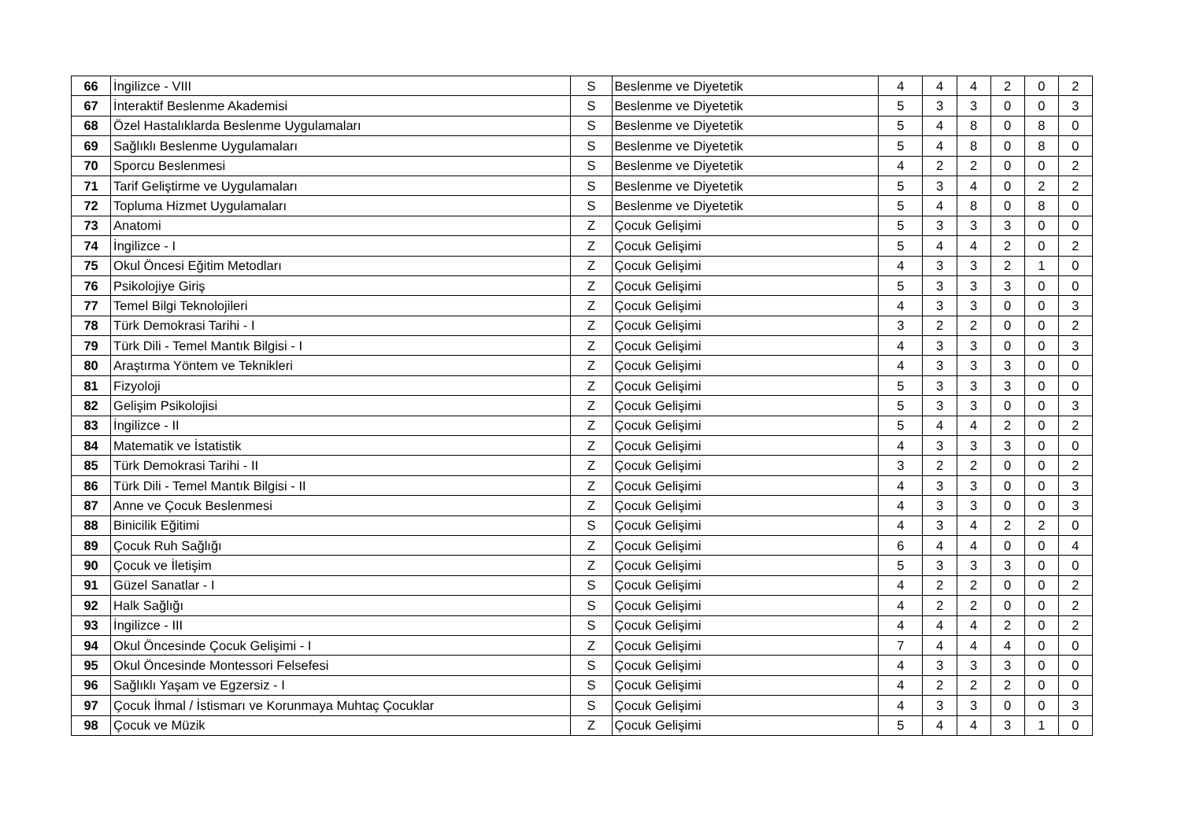| 66 | İngilizce - VIII | S | Beslenme ve Diyetetik | 4 | 4 | 4 | 2 | 0 | 2 |
| 67 | İnteraktif Beslenme Akademisi | S | Beslenme ve Diyetetik | 5 | 3 | 3 | 0 | 0 | 3 |
| 68 | Özel Hastalıklarda Beslenme Uygulamaları | S | Beslenme ve Diyetetik | 5 | 4 | 8 | 0 | 8 | 0 |
| 69 | Sağlıklı Beslenme Uygulamaları | S | Beslenme ve Diyetetik | 5 | 4 | 8 | 0 | 8 | 0 |
| 70 | Sporcu Beslenmesi | S | Beslenme ve Diyetetik | 4 | 2 | 2 | 0 | 0 | 2 |
| 71 | Tarif Geliştirme ve Uygulamaları | S | Beslenme ve Diyetetik | 5 | 3 | 4 | 0 | 2 | 2 |
| 72 | Topluma Hizmet Uygulamaları | S | Beslenme ve Diyetetik | 5 | 4 | 8 | 0 | 8 | 0 |
| 73 | Anatomi | Z | Çocuk Gelişimi | 5 | 3 | 3 | 3 | 0 | 0 |
| 74 | İngilizce - I | Z | Çocuk Gelişimi | 5 | 4 | 4 | 2 | 0 | 2 |
| 75 | Okul Öncesi Eğitim Metodları | Z | Çocuk Gelişimi | 4 | 3 | 3 | 2 | 1 | 0 |
| 76 | Psikolojiye Giriş | Z | Çocuk Gelişimi | 5 | 3 | 3 | 3 | 0 | 0 |
| 77 | Temel Bilgi Teknolojileri | Z | Çocuk Gelişimi | 4 | 3 | 3 | 0 | 0 | 3 |
| 78 | Türk Demokrasi Tarihi - I | Z | Çocuk Gelişimi | 3 | 2 | 2 | 0 | 0 | 2 |
| 79 | Türk Dili - Temel Mantık Bilgisi - I | Z | Çocuk Gelişimi | 4 | 3 | 3 | 0 | 0 | 3 |
| 80 | Araştırma Yöntem ve Teknikleri | Z | Çocuk Gelişimi | 4 | 3 | 3 | 3 | 0 | 0 |
| 81 | Fizyoloji | Z | Çocuk Gelişimi | 5 | 3 | 3 | 3 | 0 | 0 |
| 82 | Gelişim Psikolojisi | Z | Çocuk Gelişimi | 5 | 3 | 3 | 0 | 0 | 3 |
| 83 | İngilizce - II | Z | Çocuk Gelişimi | 5 | 4 | 4 | 2 | 0 | 2 |
| 84 | Matematik ve İstatistik | Z | Çocuk Gelişimi | 4 | 3 | 3 | 3 | 0 | 0 |
| 85 | Türk Demokrasi Tarihi - II | Z | Çocuk Gelişimi | 3 | 2 | 2 | 0 | 0 | 2 |
| 86 | Türk Dili - Temel Mantık Bilgisi - II | Z | Çocuk Gelişimi | 4 | 3 | 3 | 0 | 0 | 3 |
| 87 | Anne ve Çocuk Beslenmesi | Z | Çocuk Gelişimi | 4 | 3 | 3 | 0 | 0 | 3 |
| 88 | Binicilik Eğitimi | S | Çocuk Gelişimi | 4 | 3 | 4 | 2 | 2 | 0 |
| 89 | Çocuk Ruh Sağlığı | Z | Çocuk Gelişimi | 6 | 4 | 4 | 0 | 0 | 4 |
| 90 | Çocuk ve İletişim | Z | Çocuk Gelişimi | 5 | 3 | 3 | 3 | 0 | 0 |
| 91 | Güzel Sanatlar - I | S | Çocuk Gelişimi | 4 | 2 | 2 | 0 | 0 | 2 |
| 92 | Halk Sağlığı | S | Çocuk Gelişimi | 4 | 2 | 2 | 0 | 0 | 2 |
| 93 | İngilizce - III | S | Çocuk Gelişimi | 4 | 4 | 4 | 2 | 0 | 2 |
| 94 | Okul Öncesinde Çocuk Gelişimi - I | Z | Çocuk Gelişimi | 7 | 4 | 4 | 4 | 0 | 0 |
| 95 | Okul Öncesinde Montessori Felsefesi | S | Çocuk Gelişimi | 4 | 3 | 3 | 3 | 0 | 0 |
| 96 | Sağlıklı Yaşam ve Egzersiz - I | S | Çocuk Gelişimi | 4 | 2 | 2 | 2 | 0 | 0 |
| 97 | Çocuk İhmal / İstismarı ve Korunmaya Muhtaç Çocuklar | S | Çocuk Gelişimi | 4 | 3 | 3 | 0 | 0 | 3 |
| 98 | Çocuk ve Müzik | Z | Çocuk Gelişimi | 5 | 4 | 4 | 3 | 1 | 0 |